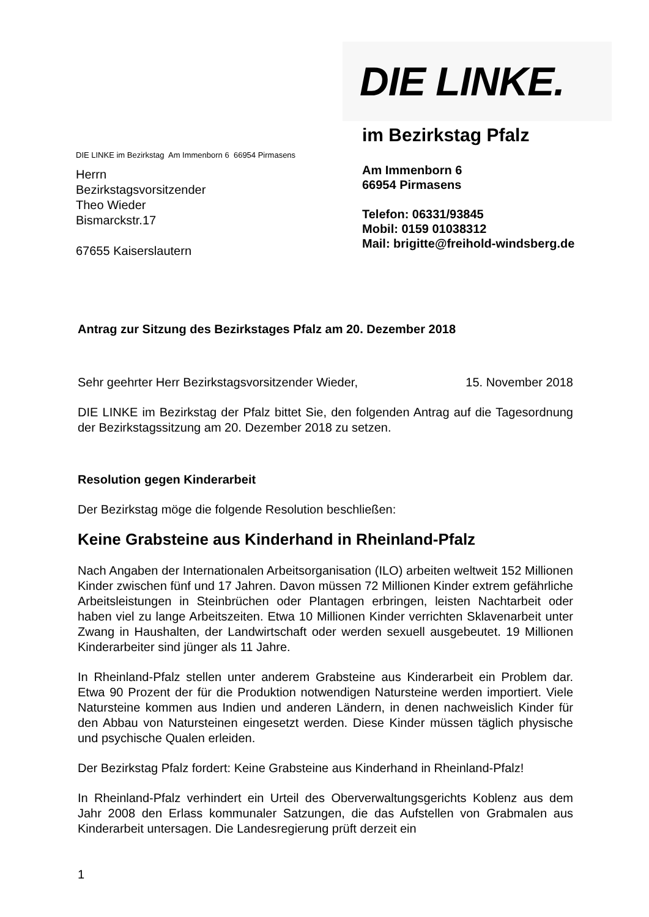DIE LINKE im Bezirkstag Am Immenborn 6 66954 Pirmasens
Herrn
Bezirkstagsvorsitzender
Theo Wieder
Bismarckstr.17
67655 Kaiserslautern
DIE LINKE.
im Bezirkstag Pfalz
Am Immenborn 6
66954 Pirmasens
Telefon: 06331/93845
Mobil: 0159 01038312
Mail: brigitte@freihold-windsberg.de
Antrag zur Sitzung des Bezirkstages Pfalz am 20. Dezember 2018
Sehr geehrter Herr Bezirkstagsvorsitzender Wieder, 15. November 2018
DIE LINKE im Bezirkstag der Pfalz bittet Sie, den folgenden Antrag auf die Tagesordnung der Bezirkstagssitzung am 20. Dezember 2018 zu setzen.
Resolution gegen Kinderarbeit
Der Bezirkstag möge die folgende Resolution beschließen:
Keine Grabsteine aus Kinderhand in Rheinland-Pfalz
Nach Angaben der Internationalen Arbeitsorganisation (ILO) arbeiten weltweit 152 Millionen Kinder zwischen fünf und 17 Jahren. Davon müssen 72 Millionen Kinder extrem gefährliche Arbeitsleistungen in Steinbrüchen oder Plantagen erbringen, leisten Nachtarbeit oder haben viel zu lange Arbeitszeiten. Etwa 10 Millionen Kinder verrichten Sklavenarbeit unter Zwang in Haushalten, der Landwirtschaft oder werden sexuell ausgebeutet. 19 Millionen Kinderarbeiter sind jünger als 11 Jahre.
In Rheinland-Pfalz stellen unter anderem Grabsteine aus Kinderarbeit ein Problem dar. Etwa 90 Prozent der für die Produktion notwendigen Natursteine werden importiert. Viele Natursteine kommen aus Indien und anderen Ländern, in denen nachweislich Kinder für den Abbau von Natursteinen eingesetzt werden. Diese Kinder müssen täglich physische und psychische Qualen erleiden.
Der Bezirkstag Pfalz fordert: Keine Grabsteine aus Kinderhand in Rheinland-Pfalz!
In Rheinland-Pfalz verhindert ein Urteil des Oberverwaltungsgerichts Koblenz aus dem Jahr 2008 den Erlass kommunaler Satzungen, die das Aufstellen von Grabmalen aus Kinderarbeit untersagen. Die Landesregierung prüft derzeit ein
1